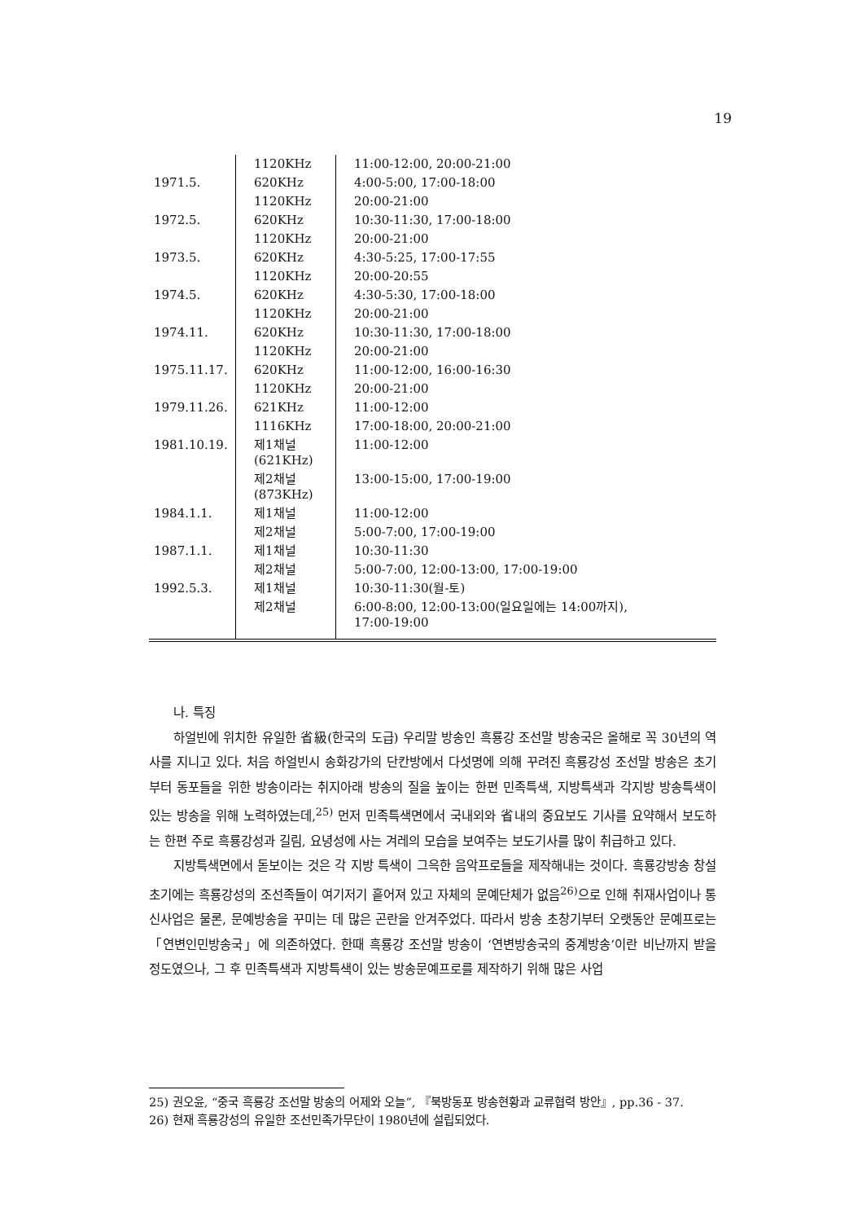19
| | 1120KHz | 11:00-12:00, 20:00-21:00 |
| 1971.5. | 620KHz | 4:00-5:00, 17:00-18:00 |
| | 1120KHz | 20:00-21:00 |
| 1972.5. | 620KHz | 10:30-11:30, 17:00-18:00 |
| | 1120KHz | 20:00-21:00 |
| 1973.5. | 620KHz | 4:30-5:25, 17:00-17:55 |
| | 1120KHz | 20:00-20:55 |
| 1974.5. | 620KHz | 4:30-5:30, 17:00-18:00 |
| | 1120KHz | 20:00-21:00 |
| 1974.11. | 620KHz | 10:30-11:30, 17:00-18:00 |
| | 1120KHz | 20:00-21:00 |
| 1975.11.17. | 620KHz | 11:00-12:00, 16:00-16:30 |
| | 1120KHz | 20:00-21:00 |
| 1979.11.26. | 621KHz | 11:00-12:00 |
| | 1116KHz | 17:00-18:00, 20:00-21:00 |
| 1981.10.19. | 제1채널 (621KHz) | 11:00-12:00 |
| | 제2채널 (873KHz) | 13:00-15:00, 17:00-19:00 |
| 1984.1.1. | 제1채널 | 11:00-12:00 |
| | 제2채널 | 5:00-7:00, 17:00-19:00 |
| 1987.1.1. | 제1채널 | 10:30-11:30 |
| | 제2채널 | 5:00-7:00, 12:00-13:00, 17:00-19:00 |
| 1992.5.3. | 제1채널 | 10:30-11:30(월-토) |
| | 제2채널 | 6:00-8:00, 12:00-13:00(일요일에는 14:00까지), 17:00-19:00 |
나. 특징
하얼빈에 위치한 유일한 省級(한국의 도급) 우리말 방송인 흑룡강 조선말 방송국은 올해로 꼭 30년의 역사를 지니고 있다. 처음 하얼빈시 송화강가의 단칸방에서 다섯명에 의해 꾸려진 흑룡강성 조선말 방송은 초기부터 동포들을 위한 방송이라는 취지아래 방송의 질을 높이는 한편 민족특색, 지방특색과 각지방 방송특색이 있는 방송을 위해 노력하였는데,<sup>25)</sup> 먼저 민족특색면에서 국내외와 省내의 중요보도 기사를 요약해서 보도하는 한편 주로 흑룡강성과 길림, 요녕성에 사는 겨레의 모습을 보여주는 보도기사를 많이 취급하고 있다.
지방특색면에서 돋보이는 것은 각 지방 특색이 그윽한 음악프로들을 제작해내는 것이다. 흑룡강방송 창설초기에는 흑룡강성의 조선족들이 여기저기 흩어져 있고 자체의 문예단체가 없음<sup>26)</sup>으로 인해 취재사업이나 통신사업은 물론, 문예방송을 꾸미는 데 많은 곤란을 안겨주었다. 따라서 방송 초창기부터 오랫동안 문예프로는 「연변인민방송국」에 의존하였다. 한때 흑룡강 조선말 방송이 ‘연변방송국의 중계방송’이란 비난까지 받을 정도였으나, 그 후 민족특색과 지방특색이 있는 방송문예프로를 제작하기 위해 많은 사업
25) 권오윤, “중국 흑룡강 조선말 방송의 어제와 오늘”, 『북방동포 방송현황과 교류협력 방안』, pp.36 - 37.
26) 현재 흑룡강성의 유일한 조선민족가무단이 1980년에 설립되었다.